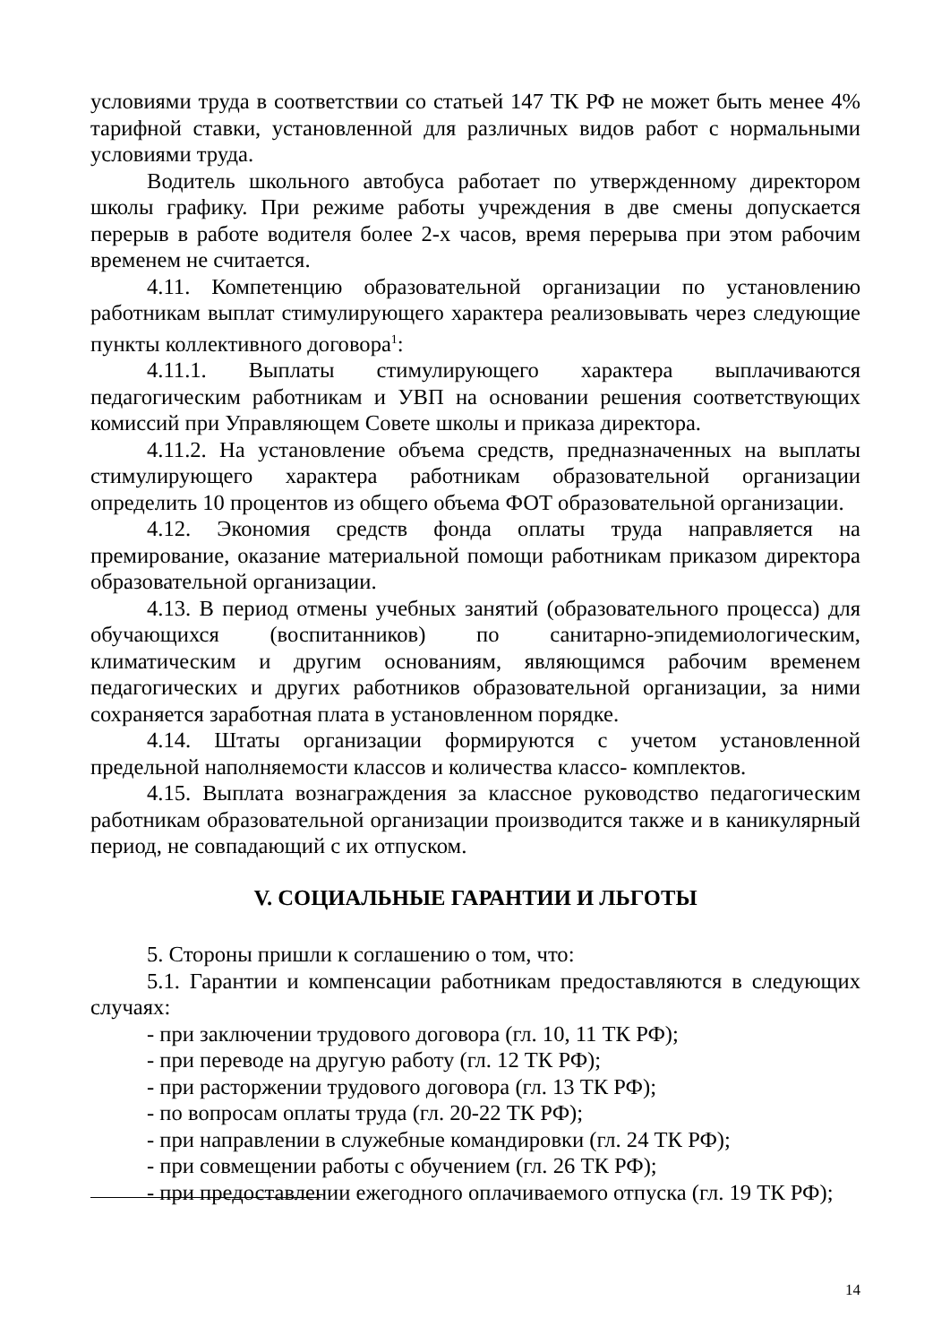условиями труда в соответствии со статьей 147 ТК РФ не может быть менее 4% тарифной ставки, установленной для различных видов работ с нормальными условиями труда.
Водитель школьного автобуса работает по утвержденному директором школы графику. При режиме работы учреждения в две смены допускается перерыв в работе водителя более 2-х часов, время перерыва при этом рабочим временем не считается.
4.11. Компетенцию образовательной организации по установлению работникам выплат стимулирующего характера реализовывать через следующие пункты коллективного договора<sup>1</sup>:
4.11.1. Выплаты стимулирующего характера выплачиваются педагогическим работникам и УВП на основании решения соответствующих комиссий при Управляющем Совете школы и приказа директора.
4.11.2. На установление объема средств, предназначенных на выплаты стимулирующего характера работникам образовательной организации определить 10 процентов из общего объема ФОТ образовательной организации.
4.12. Экономия средств фонда оплаты труда направляется на премирование, оказание материальной помощи работникам приказом директора образовательной организации.
4.13. В период отмены учебных занятий (образовательного процесса) для обучающихся (воспитанников) по санитарно-эпидемиологическим, климатическим и другим основаниям, являющимся рабочим временем педагогических и других работников образовательной организации, за ними сохраняется заработная плата в установленном порядке.
4.14. Штаты организации формируются с учетом установленной предельной наполняемости классов и количества классо- комплектов.
4.15. Выплата вознаграждения за классное руководство педагогическим работникам образовательной организации производится также и в каникулярный период, не совпадающий с их отпуском.
V. СОЦИАЛЬНЫЕ ГАРАНТИИ И ЛЬГОТЫ
5. Стороны пришли к соглашению о том, что:
5.1. Гарантии и компенсации работникам предоставляются в следующих случаях:
- при заключении трудового договора (гл. 10, 11 ТК РФ);
- при переводе на другую работу (гл. 12 ТК РФ);
- при расторжении трудового договора (гл. 13 ТК РФ);
- по вопросам оплаты труда (гл. 20-22 ТК РФ);
- при направлении в служебные командировки (гл. 24 ТК РФ);
- при совмещении работы с обучением (гл. 26 ТК РФ);
- при предоставлении ежегодного оплачиваемого отпуска (гл. 19 ТК РФ);
14